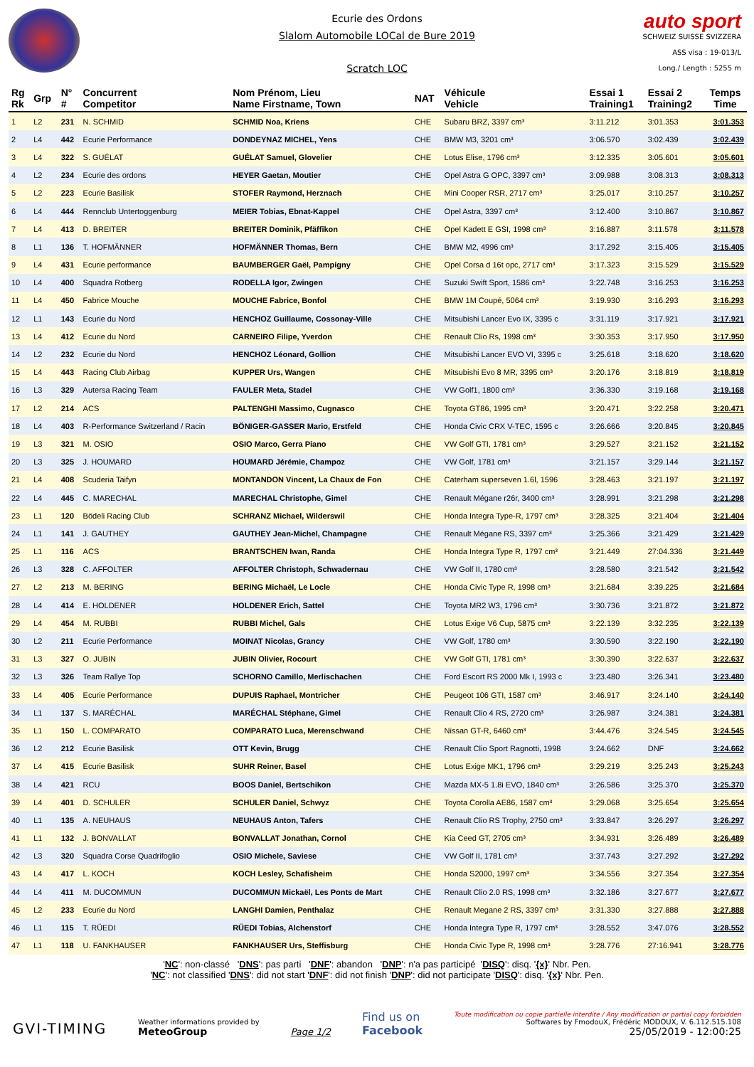Ecurie des Ordons
Slalom Automobile LOCal de Bure 2019
Scratch LOC
auto sport
SCHWEIZ SUISSE SVIZZERA
ASS visa : 19-013/L
Long./ Length : 5255 m
| Rg Rk | Grp | N° # | Concurrent Competitor | Nom Prénom, Lieu Name Firstname, Town | NAT | Véhicule Vehicle | Essai 1 Training1 | Essai 2 Training2 | Temps Time |
| --- | --- | --- | --- | --- | --- | --- | --- | --- | --- |
| 1 | L2 | 231 | N. SCHMID | SCHMID Noa, Kriens | CHE | Subaru BRZ, 3397 cm³ | 3:11.212 | 3:01.353 | 3:01.353 |
| 2 | L4 | 442 | Ecurie Performance | DONDEYNAZ MICHEL, Yens | CHE | BMW M3, 3201 cm³ | 3:06.570 | 3:02.439 | 3:02.439 |
| 3 | L4 | 322 | S. GUÉLAT | GUÉLAT Samuel, Glovelier | CHE | Lotus Elise, 1796 cm³ | 3:12.335 | 3:05.601 | 3:05.601 |
| 4 | L2 | 234 | Ecurie des ordons | HEYER Gaetan, Moutier | CHE | Opel Astra G OPC, 3397 cm³ | 3:09.988 | 3:08.313 | 3:08.313 |
| 5 | L2 | 223 | Ecurie Basilisk | STOFER Raymond, Herznach | CHE | Mini Cooper RSR, 2717 cm³ | 3:25.017 | 3:10.257 | 3:10.257 |
| 6 | L4 | 444 | Rennclub Untertoggenburg | MEIER Tobias, Ebnat-Kappel | CHE | Opel Astra, 3397 cm³ | 3:12.400 | 3:10.867 | 3:10.867 |
| 7 | L4 | 413 | D. BREITER | BREITER Dominik, Pfäffikon | CHE | Opel Kadett E GSI, 1998 cm³ | 3:16.887 | 3:11.578 | 3:11.578 |
| 8 | L1 | 136 | T. HOFMÄNNER | HOFMÄNNER Thomas, Bern | CHE | BMW M2, 4996 cm³ | 3:17.292 | 3:15.405 | 3:15.405 |
| 9 | L4 | 431 | Ecurie performance | BAUMBERGER Gaël, Pampigny | CHE | Opel Corsa d 16t opc, 2717 cm³ | 3:17.323 | 3:15.529 | 3:15.529 |
| 10 | L4 | 400 | Squadra Rotberg | RODELLA Igor, Zwingen | CHE | Suzuki Swift Sport, 1586 cm³ | 3:22.748 | 3:16.253 | 3:16.253 |
| 11 | L4 | 450 | Fabrice Mouche | MOUCHE Fabrice, Bonfol | CHE | BMW 1M Coupé, 5064 cm³ | 3:19.930 | 3:16.293 | 3:16.293 |
| 12 | L1 | 143 | Ecurie du Nord | HENCHOZ Guillaume, Cossonay-Ville | CHE | Mitsubishi Lancer Evo IX, 3395 c | 3:31.119 | 3:17.921 | 3:17.921 |
| 13 | L4 | 412 | Ecurie du Nord | CARNEIRO Filipe, Yverdon | CHE | Renault Clio Rs, 1998 cm³ | 3:30.353 | 3:17.950 | 3:17.950 |
| 14 | L2 | 232 | Ecurie du Nord | HENCHOZ Léonard, Gollion | CHE | Mitsubishi Lancer EVO VI, 3395 c | 3:25.618 | 3:18.620 | 3:18.620 |
| 15 | L4 | 443 | Racing Club Airbag | KUPPER Urs, Wangen | CHE | Mitsubishi Evo 8 MR, 3395 cm³ | 3:20.176 | 3:18.819 | 3:18.819 |
| 16 | L3 | 329 | Autersa Racing Team | FAULER Meta, Stadel | CHE | VW Golf1, 1800 cm³ | 3:36.330 | 3:19.168 | 3:19.168 |
| 17 | L2 | 214 | ACS | PALTENGHI Massimo, Cugnasco | CHE | Toyota GT86, 1995 cm³ | 3:20.471 | 3:22.258 | 3:20.471 |
| 18 | L4 | 403 | R-Performance Switzerland / Racin | BÖNIGER-GASSER Mario, Erstfeld | CHE | Honda Civic CRX V-TEC, 1595 c | 3:26.666 | 3:20.845 | 3:20.845 |
| 19 | L3 | 321 | M. OSIO | OSIO Marco, Gerra Piano | CHE | VW Golf GTI, 1781 cm³ | 3:29.527 | 3:21.152 | 3:21.152 |
| 20 | L3 | 325 | J. HOUMARD | HOUMARD Jérémie, Champoz | CHE | VW Golf, 1781 cm³ | 3:21.157 | 3:29.144 | 3:21.157 |
| 21 | L4 | 408 | Scuderia Taifyn | MONTANDON Vincent, La Chaux de Fon | CHE | Caterham superseven 1.6l, 1596 | 3:28.463 | 3:21.197 | 3:21.197 |
| 22 | L4 | 445 | C. MARECHAL | MARECHAL Christophe, Gimel | CHE | Renault Mégane r26r, 3400 cm³ | 3:28.991 | 3:21.298 | 3:21.298 |
| 23 | L1 | 120 | Bödeli Racing Club | SCHRANZ Michael, Wilderswil | CHE | Honda Integra Type-R, 1797 cm³ | 3:28.325 | 3:21.404 | 3:21.404 |
| 24 | L1 | 141 | J. GAUTHEY | GAUTHEY Jean-Michel, Champagne | CHE | Renault Mégane RS, 3397 cm³ | 3:25.366 | 3:21.429 | 3:21.429 |
| 25 | L1 | 116 | ACS | BRANTSCHEN Iwan, Randa | CHE | Honda Integra Type R, 1797 cm³ | 3:21.449 | 27:04.336 | 3:21.449 |
| 26 | L3 | 328 | C. AFFOLTER | AFFOLTER Christoph, Schwadernau | CHE | VW Golf II, 1780 cm³ | 3:28.580 | 3:21.542 | 3:21.542 |
| 27 | L2 | 213 | M. BERING | BERING Michaël, Le Locle | CHE | Honda Civic Type R, 1998 cm³ | 3:21.684 | 3:39.225 | 3:21.684 |
| 28 | L4 | 414 | E. HOLDENER | HOLDENER Erich, Sattel | CHE | Toyota MR2 W3, 1796 cm³ | 3:30.736 | 3:21.872 | 3:21.872 |
| 29 | L4 | 454 | M. RUBBI | RUBBI Michel, Gals | CHE | Lotus Exige V6 Cup, 5875 cm³ | 3:22.139 | 3:32.235 | 3:22.139 |
| 30 | L2 | 211 | Ecurie Performance | MOINAT Nicolas, Grancy | CHE | VW Golf, 1780 cm³ | 3:30.590 | 3:22.190 | 3:22.190 |
| 31 | L3 | 327 | O. JUBIN | JUBIN Olivier, Rocourt | CHE | VW Golf GTI, 1781 cm³ | 3:30.390 | 3:22.637 | 3:22.637 |
| 32 | L3 | 326 | Team Rallye Top | SCHORNO Camillo, Merlischachen | CHE | Ford Escort RS 2000 Mk I, 1993 c | 3:23.480 | 3:26.341 | 3:23.480 |
| 33 | L4 | 405 | Ecurie Performance | DUPUIS Raphael, Montricher | CHE | Peugeot 106 GTI, 1587 cm³ | 3:46.917 | 3:24.140 | 3:24.140 |
| 34 | L1 | 137 | S. MARÉCHAL | MARÉCHAL Stéphane, Gimel | CHE | Renault Clio 4 RS, 2720 cm³ | 3:26.987 | 3:24.381 | 3:24.381 |
| 35 | L1 | 150 | L. COMPARATO | COMPARATO Luca, Merenschwand | CHE | Nissan GT-R, 6460 cm³ | 3:44.476 | 3:24.545 | 3:24.545 |
| 36 | L2 | 212 | Ecurie Basilisk | OTT Kevin, Brugg | CHE | Renault Clio Sport Ragnotti, 1998 | 3:24.662 | DNF | 3:24.662 |
| 37 | L4 | 415 | Ecurie Basilisk | SUHR Reiner, Basel | CHE | Lotus Exige MK1, 1796 cm³ | 3:29.219 | 3:25.243 | 3:25.243 |
| 38 | L4 | 421 | RCU | BOOS Daniel, Bertschikon | CHE | Mazda MX-5 1.8i EVO, 1840 cm³ | 3:26.586 | 3:25.370 | 3:25.370 |
| 39 | L4 | 401 | D. SCHULER | SCHULER Daniel, Schwyz | CHE | Toyota Corolla AE86, 1587 cm³ | 3:29.068 | 3:25.654 | 3:25.654 |
| 40 | L1 | 135 | A. NEUHAUS | NEUHAUS Anton, Tafers | CHE | Renault Clio RS Trophy, 2750 cm³ | 3:33.847 | 3:26.297 | 3:26.297 |
| 41 | L1 | 132 | J. BONVALLAT | BONVALLAT Jonathan, Cornol | CHE | Kia Ceed GT, 2705 cm³ | 3:34.931 | 3:26.489 | 3:26.489 |
| 42 | L3 | 320 | Squadra Corse Quadrifoglio | OSIO Michele, Saviese | CHE | VW Golf II, 1781 cm³ | 3:37.743 | 3:27.292 | 3:27.292 |
| 43 | L4 | 417 | L. KOCH | KOCH Lesley, Schafisheim | CHE | Honda S2000, 1997 cm³ | 3:34.556 | 3:27.354 | 3:27.354 |
| 44 | L4 | 411 | M. DUCOMMUN | DUCOMMUN Mickaël, Les Ponts de Mart | CHE | Renault Clio 2.0 RS, 1998 cm³ | 3:32.186 | 3:27.677 | 3:27.677 |
| 45 | L2 | 233 | Ecurie du Nord | LANGHI Damien, Penthalaz | CHE | Renault Megane 2 RS, 3397 cm³ | 3:31.330 | 3:27.888 | 3:27.888 |
| 46 | L1 | 115 | T. RÜEDI | RÜEDI Tobias, Alchenstorf | CHE | Honda Integra Type R, 1797 cm³ | 3:28.552 | 3:47.076 | 3:28.552 |
| 47 | L1 | 118 | U. FANKHAUSER | FANKHAUSER Urs, Steffisburg | CHE | Honda Civic Type R, 1998 cm³ | 3:28.776 | 27:16.941 | 3:28.776 |
'NC': non-classé 'DNS': pas parti 'DNF': abandon 'DNP': n'a pas participé 'DISQ': disq. '{x}' Nbr. Pen.
'NC': not classified 'DNS': did not start 'DNF': did not finish 'DNP': did not participate 'DISQ': disq. '{x}' Nbr. Pen.
GVI-TIMING
Weather informations provided by
MeteoGroup
Page 1/2
Find us on
Facebook
Toute modification ou copie partielle interdite / Any modification or partial copy forbidden
Softwares by FmodouX, Frédéric MODOUX, V. 6.112.515.108
25/05/2019 - 12:00:25